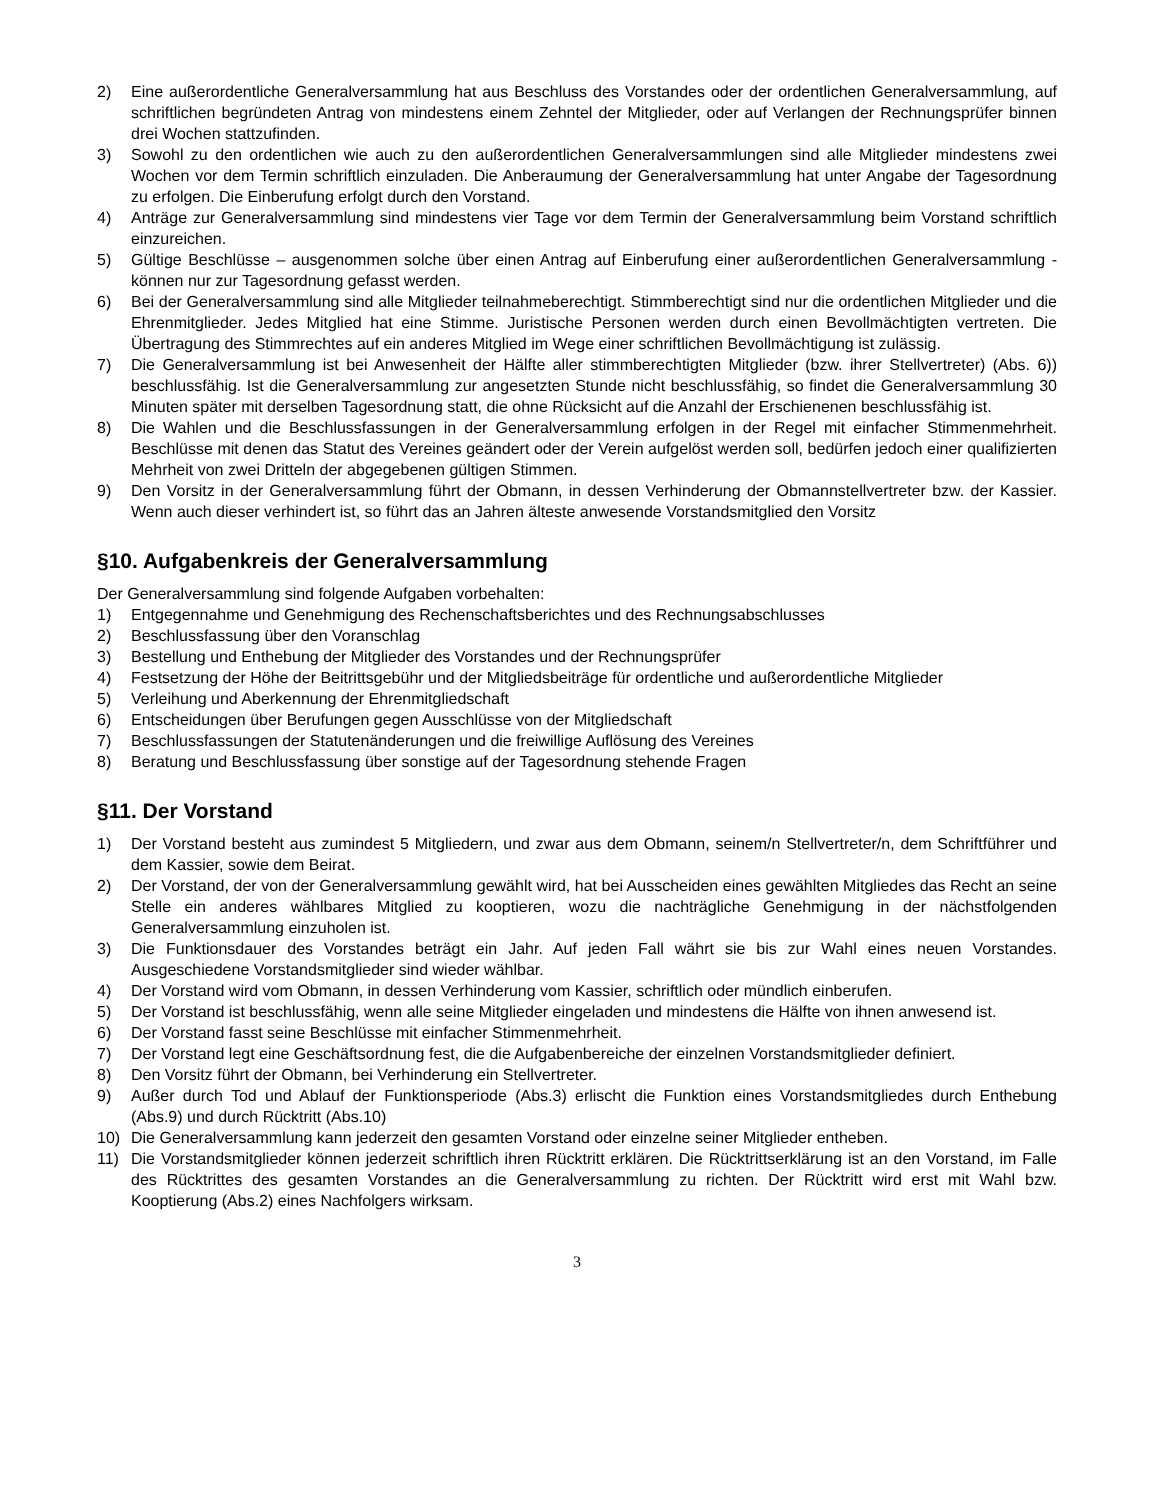2) Eine außerordentliche Generalversammlung hat aus Beschluss des Vorstandes oder der ordentlichen Generalversammlung, auf schriftlichen begründeten Antrag von mindestens einem Zehntel der Mitglieder, oder auf Verlangen der Rechnungsprüfer binnen drei Wochen stattzufinden.
3) Sowohl zu den ordentlichen wie auch zu den außerordentlichen Generalversammlungen sind alle Mitglieder mindestens zwei Wochen vor dem Termin schriftlich einzuladen. Die Anberaumung der Generalversammlung hat unter Angabe der Tagesordnung zu erfolgen. Die Einberufung erfolgt durch den Vorstand.
4) Anträge zur Generalversammlung sind mindestens vier Tage vor dem Termin der Generalversammlung beim Vorstand schriftlich einzureichen.
5) Gültige Beschlüsse – ausgenommen solche über einen Antrag auf Einberufung einer außerordentlichen Generalversammlung - können nur zur Tagesordnung gefasst werden.
6) Bei der Generalversammlung sind alle Mitglieder teilnahmeberechtigt. Stimmberechtigt sind nur die ordentlichen Mitglieder und die Ehrenmitglieder. Jedes Mitglied hat eine Stimme. Juristische Personen werden durch einen Bevollmächtigten vertreten. Die Übertragung des Stimmrechtes auf ein anderes Mitglied im Wege einer schriftlichen Bevollmächtigung ist zulässig.
7) Die Generalversammlung ist bei Anwesenheit der Hälfte aller stimmberechtigten Mitglieder (bzw. ihrer Stellvertreter) (Abs. 6)) beschlussfähig. Ist die Generalversammlung zur angesetzten Stunde nicht beschlussfähig, so findet die Generalversammlung 30 Minuten später mit derselben Tagesordnung statt, die ohne Rücksicht auf die Anzahl der Erschienenen beschlussfähig ist.
8) Die Wahlen und die Beschlussfassungen in der Generalversammlung erfolgen in der Regel mit einfacher Stimmenmehrheit. Beschlüsse mit denen das Statut des Vereines geändert oder der Verein aufgelöst werden soll, bedürfen jedoch einer qualifizierten Mehrheit von zwei Dritteln der abgegebenen gültigen Stimmen.
9) Den Vorsitz in der Generalversammlung führt der Obmann, in dessen Verhinderung der Obmannstellvertreter bzw. der Kassier. Wenn auch dieser verhindert ist, so führt das an Jahren älteste anwesende Vorstandsmitglied den Vorsitz
§10. Aufgabenkreis der Generalversammlung
Der Generalversammlung sind folgende Aufgaben vorbehalten:
1) Entgegennahme und Genehmigung des Rechenschaftsberichtes und des Rechnungsabschlusses
2) Beschlussfassung über den Voranschlag
3) Bestellung und Enthebung der Mitglieder des Vorstandes und der Rechnungsprüfer
4) Festsetzung der Höhe der Beitrittsgebühr und der Mitgliedsbeiträge für ordentliche und außerordentliche Mitglieder
5) Verleihung und Aberkennung der Ehrenmitgliedschaft
6) Entscheidungen über Berufungen gegen Ausschlüsse von der Mitgliedschaft
7) Beschlussfassungen der Statutenänderungen und die freiwillige Auflösung des Vereines
8) Beratung und Beschlussfassung über sonstige auf der Tagesordnung stehende Fragen
§11. Der Vorstand
1) Der Vorstand besteht aus zumindest 5 Mitgliedern, und zwar aus dem Obmann, seinem/n Stellvertreter/n, dem Schriftführer und dem Kassier, sowie dem Beirat.
2) Der Vorstand, der von der Generalversammlung gewählt wird, hat bei Ausscheiden eines gewählten Mitgliedes das Recht an seine Stelle ein anderes wählbares Mitglied zu kooptieren, wozu die nachträgliche Genehmigung in der nächstfolgenden Generalversammlung einzuholen ist.
3) Die Funktionsdauer des Vorstandes beträgt ein Jahr. Auf jeden Fall währt sie bis zur Wahl eines neuen Vorstandes. Ausgeschiedene Vorstandsmitglieder sind wieder wählbar.
4) Der Vorstand wird vom Obmann, in dessen Verhinderung vom Kassier, schriftlich oder mündlich einberufen.
5) Der Vorstand ist beschlussfähig, wenn alle seine Mitglieder eingeladen und mindestens die Hälfte von ihnen anwesend ist.
6) Der Vorstand fasst seine Beschlüsse mit einfacher Stimmenmehrheit.
7) Der Vorstand legt eine Geschäftsordnung fest, die die Aufgabenbereiche der einzelnen Vorstandsmitglieder definiert.
8) Den Vorsitz führt der Obmann, bei Verhinderung ein Stellvertreter.
9) Außer durch Tod und Ablauf der Funktionsperiode (Abs.3) erlischt die Funktion eines Vorstandsmitgliedes durch Enthebung (Abs.9) und durch Rücktritt (Abs.10)
10) Die Generalversammlung kann jederzeit den gesamten Vorstand oder einzelne seiner Mitglieder entheben.
11) Die Vorstandsmitglieder können jederzeit schriftlich ihren Rücktritt erklären. Die Rücktrittserklärung ist an den Vorstand, im Falle des Rücktrittes des gesamten Vorstandes an die Generalversammlung zu richten. Der Rücktritt wird erst mit Wahl bzw. Kooptierung (Abs.2) eines Nachfolgers wirksam.
3